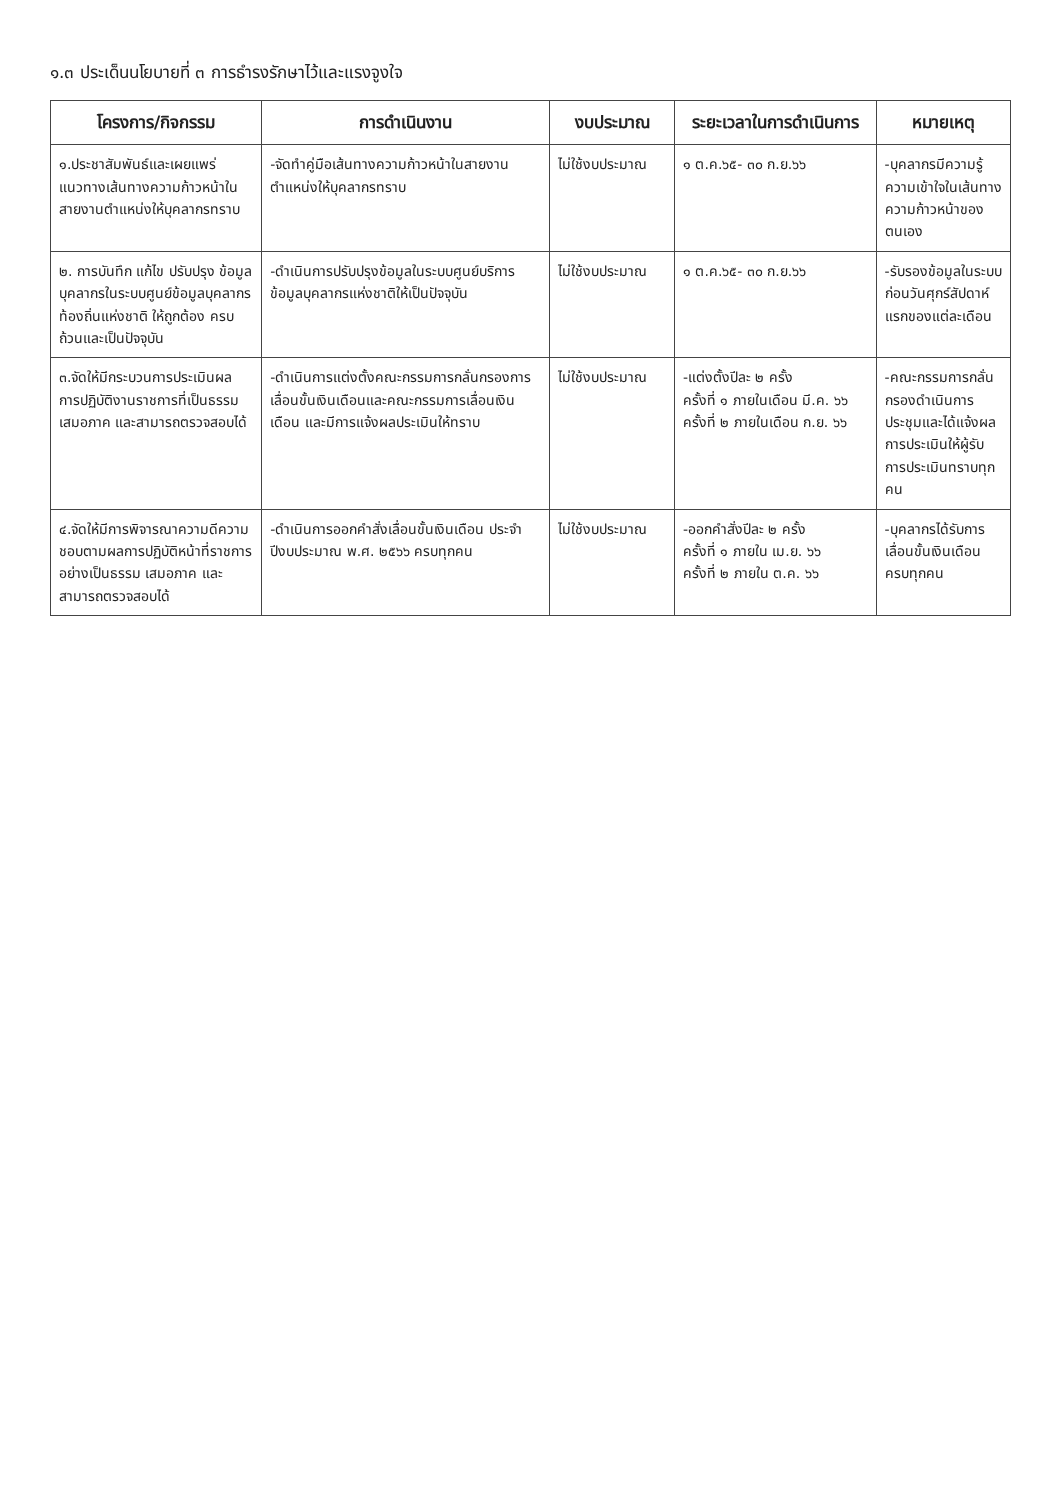๑.๓ ประเด็นนโยบายที่ ๓ การธำรงรักษาไว้และแรงจูงใจ
| โครงการ/กิจกรรม | การดำเนินงาน | งบประมาณ | ระยะเวลาในการดำเนินการ | หมายเหตุ |
| --- | --- | --- | --- | --- |
| ๑.ประชาสัมพันธ์และเผยแพร่แนวทางเส้นทางความก้าวหน้าในสายงานตำแหน่งให้บุคลากรทราบ | -จัดทำคู่มือเส้นทางความก้าวหน้าในสายงานตำแหน่งให้บุคลากรทราบ | ไม่ใช้งบประมาณ | ๑ ต.ค.๖๕- ๓๐ ก.ย.๖๖ | -บุคลากรมีความรู้ความเข้าใจในเส้นทางความก้าวหน้าของตนเอง |
| ๒. การบันทึก แก้ไข ปรับปรุง ข้อมูลบุคลากรในระบบศูนย์ข้อมูลบุคลากรท้องถิ่นแห่งชาติ ให้ถูกต้อง ครบถ้วนและเป็นปัจจุบัน | -ดำเนินการปรับปรุงข้อมูลในระบบศูนย์บริการข้อมูลบุคลากรแห่งชาติให้เป็นปัจจุบัน | ไม่ใช้งบประมาณ | ๑ ต.ค.๖๕- ๓๐ ก.ย.๖๖ | -รับรองข้อมูลในระบบก่อนวันศุกร์สัปดาห์แรกของแต่ละเดือน |
| ๓.จัดให้มีกระบวนการประเมินผลการปฏิบัติงานราชการที่เป็นธรรม เสมอภาค และสามารถตรวจสอบได้ | -ดำเนินการแต่งตั้งคณะกรรมการกลั่นกรองการเลื่อนขั้นเงินเดือนและคณะกรรมการเลื่อนเงินเดือน และมีการแจ้งผลประเมินให้ทราบ | ไม่ใช้งบประมาณ | -แต่งตั้งปีละ ๒ ครั้ง ครั้งที่ ๑ ภายในเดือน มี.ค. ๖๖ ครั้งที่ ๒ ภายในเดือน ก.ย. ๖๖ | -คณะกรรมการกลั่นกรองดำเนินการประชุมและได้แจ้งผลการประเมินให้ผู้รับการประเมินทราบทุกคน |
| ๔.จัดให้มีการพิจารณาความดีความชอบตามผลการปฏิบัติหน้าที่ราชการอย่างเป็นธรรม เสมอภาค และสามารถตรวจสอบได้ | -ดำเนินการออกคำสั่งเลื่อนขั้นเงินเดือน ประจำปีงบประมาณ พ.ศ. ๒๕๖๖ ครบทุกคน | ไม่ใช้งบประมาณ | -ออกคำสั่งปีละ ๒ ครั้ง ครั้งที่ ๑ ภายใน เม.ย. ๖๖ ครั้งที่ ๒ ภายใน ต.ค. ๖๖ | -บุคลากรได้รับการเลื่อนขั้นเงินเดือนครบทุกคน |